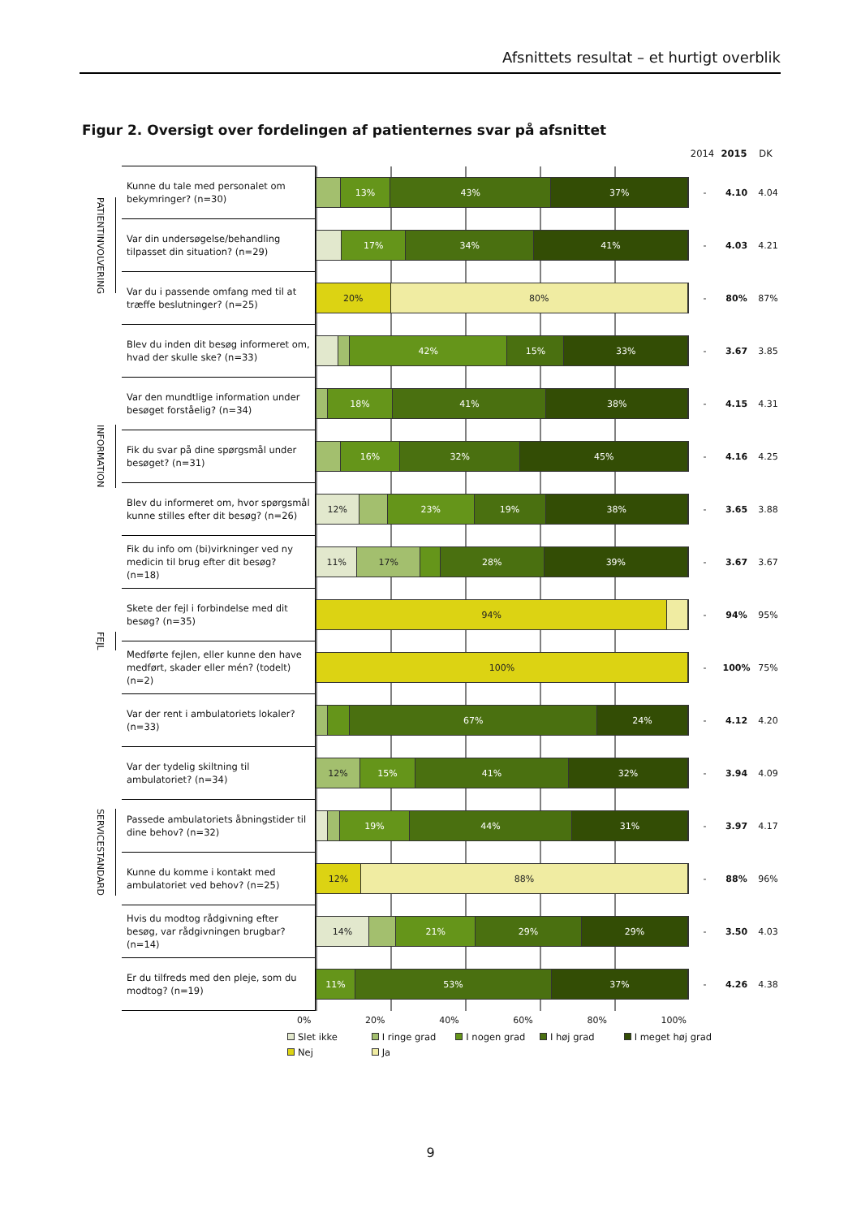Afsnittets resultat – et hurtigt overblik
Figur 2. Oversigt over fordelingen af patienternes svar på afsnittet
2014 2015 DK
| PATIENTINVOLVERING | Kunne du tale med personalet om bekymringer? (n=30) | 13% 43% 37% | - | 4.10 | 4.04 |
| | Var din undersøgelse/behandling tilpasset din situation? (n=29) | 17% 34% 41% | - | 4.03 | 4.21 |
| | Var du i passende omfang med til at træffe beslutninger? (n=25) | 20% 80% | - | 80% | 87% |
| INFORMATION | Blev du inden dit besøg informeret om, hvad der skulle ske? (n=33) | 42% 15% 33% | - | 3.67 | 3.85 |
| | Var den mundtlige information under besøget forståelig? (n=34) | 18% 41% 38% | - | 4.15 | 4.31 |
| | Fik du svar på dine spørgsmål under besøget? (n=31) | 16% 32% 45% | - | 4.16 | 4.25 |
| | Blev du informeret om, hvor spørgsmål kunne stilles efter dit besøg? (n=26) | 12% 23% 19% 38% | - | 3.65 | 3.88 |
| | Fik du info om (bi)virkninger ved ny medicin til brug efter dit besøg? (n=18) | 11% 17% 28% 39% | - | 3.67 | 3.67 |
| FEJL | Skete der fejl i forbindelse med dit besøg? (n=35) | 94% | - | 94% | 95% |
| | Medførte fejlen, eller kunne den have medført, skader eller mén? (todelt) (n=2) | 100% | - | 100% | 75% |
| SERVICESTANDARD | Var der rent i ambulatoriets lokaler? (n=33) | 67% 24% | - | 4.12 | 4.20 |
| | Var der tydelig skiltning til ambulatoriet? (n=34) | 12% 15% 41% 32% | - | 3.94 | 4.09 |
| | Passede ambulatoriets åbningstider til dine behov? (n=32) | 19% 44% 31% | - | 3.97 | 4.17 |
| | Kunne du komme i kontakt med ambulatoriet ved behov? (n=25) | 12% 88% | - | 88% | 96% |
| | Hvis du modtog rådgivning efter besøg, var rådgivningen brugbar? (n=14) | 14% 21% 29% 29% | - | 3.50 | 4.03 |
| | Er du tilfreds med den pleje, som du modtog? (n=19) | 11% 53% 37% | - | 4.26 | 4.38 |
0% 20% 40% 60% 80% 100%
Slet ikke I ringe grad I nogen grad I høj grad I meget høj grad
Nej Ja
9